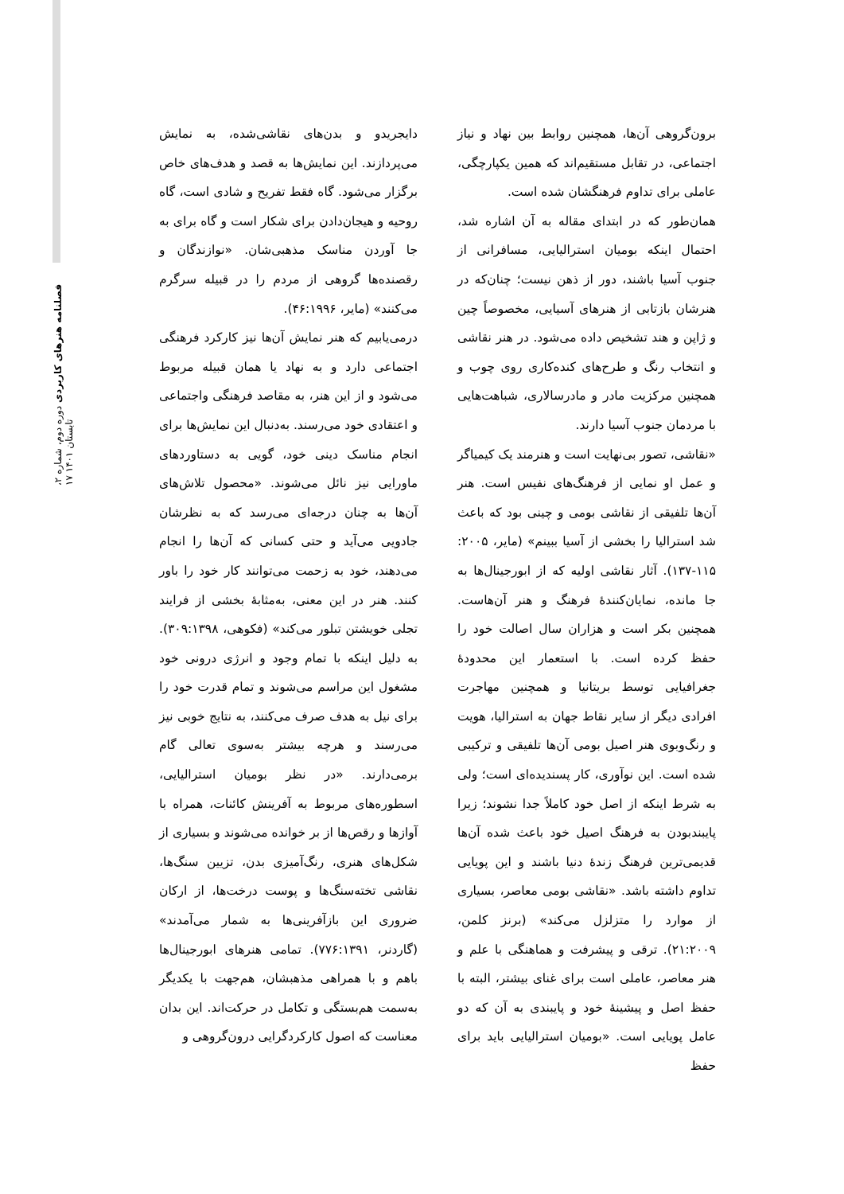فصلنامه هنرهای کاربردی دوره دوم، شماره ۲، تابستان ۱۴۰۱ ۱۷
دایجریدو و بدن‌های نقاشی‌شده، به نمایش می‌پردازند. این نمایش‌ها به قصد و هدف‌های خاص برگزار می‌شود. گاه فقط تفریح و شادی است، گاه روحیه و هیجان‌دادن برای شکار است و گاه برای به جا آوردن مناسک مذهبی‌شان. «نوازندگان و رقصنده‌ها گروهی از مردم را در قبیله سرگرم می‌کنند» (مایر، ۴۶:۱۹۹۶).
درمی‌یابیم که هنر نمایش آن‌ها نیز کارکرد فرهنگی اجتماعی دارد و به نهاد یا همان قبیله مربوط می‌شود و از این هنر، به مقاصد فرهنگی واجتماعی و اعتقادی خود می‌رسند. به‌دنبال این نمایش‌ها برای انجام مناسک دینی خود، گویی به دستاوردهای ماورایی نیز نائل می‌شوند. «محصول تلاش‌های آن‌ها به چنان درجه‌ای می‌رسد که به نظرشان جادویی می‌آید و حتی کسانی که آن‌ها را انجام می‌دهند، خود به زحمت می‌توانند کار خود را باور کنند. هنر در این معنی، به‌مثابهٔ بخشی از فرایند تجلی خویشتن تبلور می‌کند» (فکوهی، ۳۰۹:۱۳۹۸). به دلیل اینکه با تمام وجود و انرژی درونی خود مشغول این مراسم می‌شوند و تمام قدرت خود را برای نیل به هدف صرف می‌کنند، به نتایج خوبی نیز می‌رسند و هرچه بیشتر به‌سوی تعالی گام برمی‌دارند. «در نظر بومیان استرالیایی، اسطوره‌های مربوط به آفرینش کائنات، همراه با آوازها و رقص‌ها از بر خوانده می‌شوند و بسیاری از شکل‌های هنری، رنگ‌آمیزی بدن، تزیین سنگ‌ها، نقاشی تخته‌سنگ‌ها و پوست درخت‌ها، از ارکان ضروری این بازآفرینی‌ها به شمار می‌آمدند» (گاردنر، ۷۷۶:۱۳۹۱). تمامی هنرهای ابورجینال‌ها باهم و با همراهی مذهبشان، هم‌جهت با یکدیگر به‌سمت هم‌بستگی و تکامل در حرکت‌اند. این بدان معناست که اصول کارکردگرایی درون‌گروهی و
برون‌گروهی آن‌ها، همچنین روابط بین نهاد و نیاز اجتماعی، در تقابل مستقیم‌اند که همین یکپارچگی، عاملی برای تداوم فرهنگشان شده است.
همان‌طور که در ابتدای مقاله به آن اشاره شد، احتمال اینکه بومیان استرالیایی، مسافرانی از جنوب آسیا باشند، دور از ذهن نیست؛ چنان‌که در هنرشان بازتابی از هنرهای آسیایی، مخصوصاً چین و ژاپن و هند تشخیص داده می‌شود. در هنر نقاشی و انتخاب رنگ و طرح‌های کنده‌کاری روی چوب و همچنین مرکزیت مادر و مادرسالاری، شباهت‌هایی با مردمان جنوب آسیا دارند.
«نقاشی، تصور بی‌نهایت است و هنرمند یک کیمیاگر و عمل او نمایی از فرهنگ‌های نفیس است. هنر آن‌ها تلفیقی از نقاشی بومی و چینی بود که باعث شد استرالیا را بخشی از آسیا ببینم» (مایر، ۲۰۰۵: ۱۱۵-۱۳۷). آثار نقاشی اولیه که از ابورجینال‌ها به جا مانده، نمایان‌کنندهٔ فرهنگ و هنر آن‌هاست. همچنین بکر است و هزاران سال اصالت خود را حفظ کرده است. با استعمار این محدودهٔ جغرافیایی توسط بریتانیا و همچنین مهاجرت افرادی دیگر از سایر نقاط جهان به استرالیا، هویت و رنگ‌وبوی هنر اصیل بومی آن‌ها تلفیقی و ترکیبی شده است. این نوآوری، کار پسندیده‌ای است؛ ولی به شرط اینکه از اصل خود کاملاً جدا نشوند؛ زیرا پایبندبودن به فرهنگ اصیل خود باعث شده آن‌ها قدیمی‌ترین فرهنگ زندهٔ دنیا باشند و این پویایی تداوم داشته باشد. «نقاشی بومی معاصر، بسیاری از موارد را متزلزل می‌کند» (برنز کلمن، ۲۱:۲۰۰۹). ترقی و پیشرفت و هماهنگی با علم و هنر معاصر، عاملی است برای غنای بیشتر، البته با حفظ اصل و پیشینهٔ خود و پایبندی به آن که دو عامل پویایی است. «بومیان استرالیایی باید برای حفظ